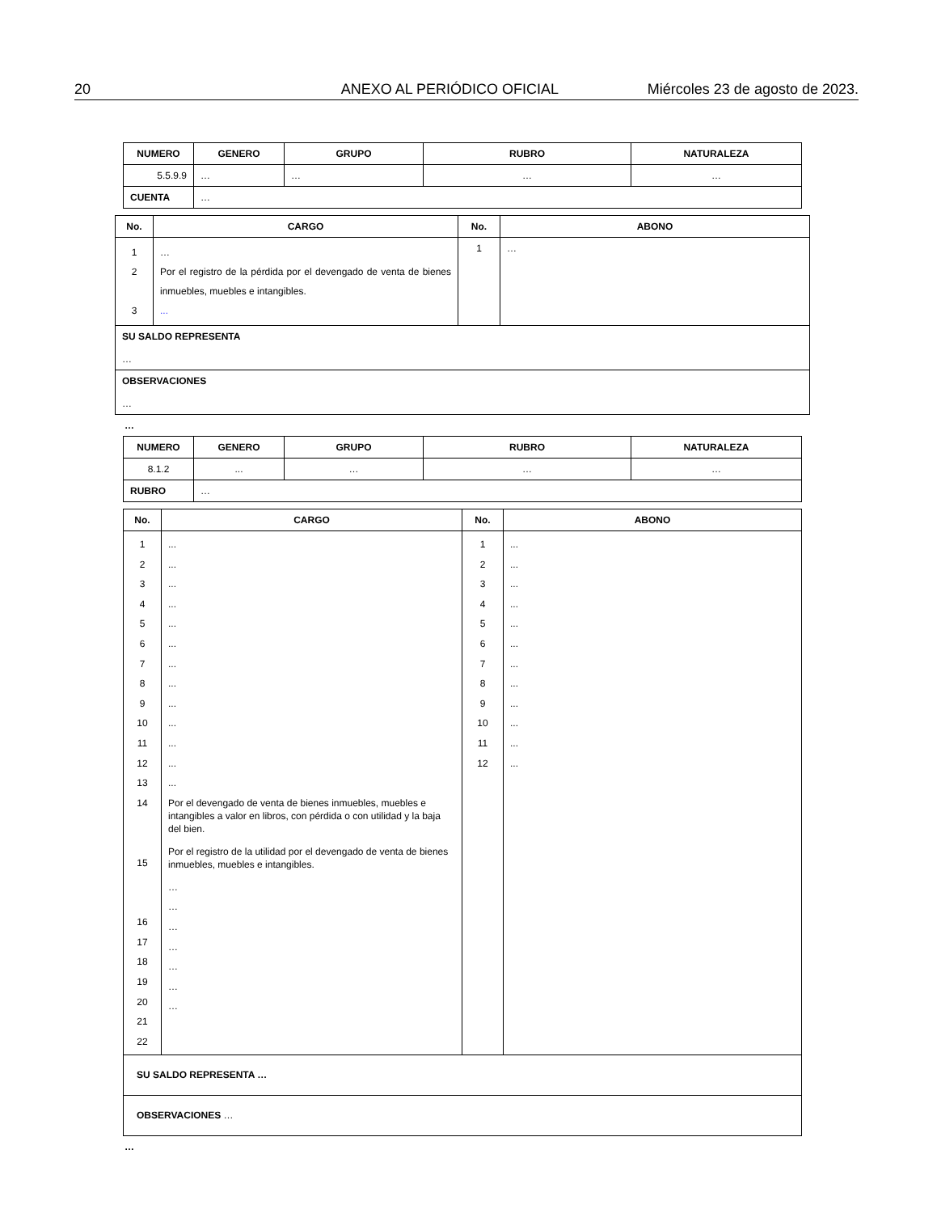20 ANEXO AL PERIÓDICO OFICIAL Miércoles 23 de agosto de 2023.
| NUMERO | GENERO | GRUPO | RUBRO | NATURALEZA |
| --- | --- | --- | --- | --- |
| 5.5.9.9 | … | … | … | … |
| CUENTA | … | | | |
| No. | CARGO | No. | ABONO |
| --- | --- | --- | --- |
| 1 2 3 | … Por el registro de la pérdida por el devengado de venta de bienes inmuebles, muebles e intangibles. ... | 1 | … |
| SU SALDO REPRESENTA … | | | |
| OBSERVACIONES … | | | |
…
| NUMERO | GENERO | GRUPO | RUBRO | NATURALEZA |
| --- | --- | --- | --- | --- |
| 8.1.2 | ... | … | … | … |
| RUBRO | … | | | |
| No. | CARGO | No. | ABONO |
| --- | --- | --- | --- |
| 1 2 3 4 5 6 7 8 9 10 11 12 13 14 15 16 17 18 19 20 21 22 | ... ... ... ... ... ... ... ... ... ... ... ... ... Por el devengado de venta de bienes inmuebles, muebles e intangibles a valor en libros, con pérdida o con utilidad y la baja del bien. Por el registro de la utilidad por el devengado de venta de bienes inmuebles, muebles e intangibles. … … … … … … … | 1 2 3 4 5 6 7 8 9 10 11 12 | ... ... ... ... ... ... ... ... ... ... ... ... |
| SU SALDO REPRESENTA … | | | |
| OBSERVACIONES … | | | |
…